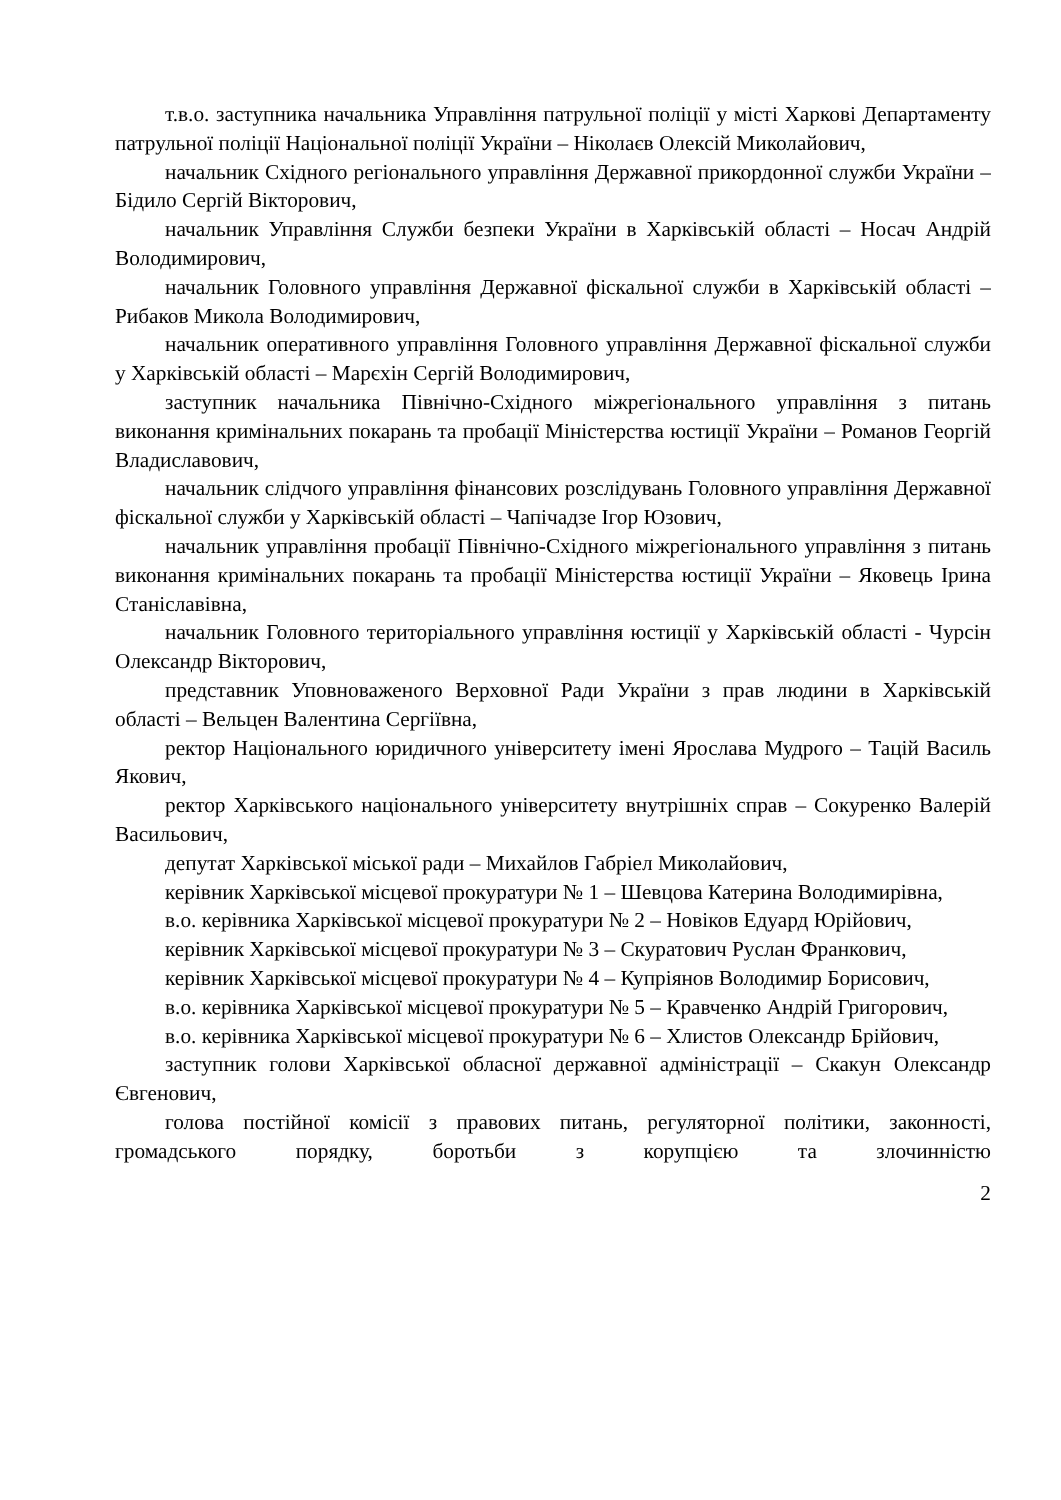т.в.о. заступника начальника Управління патрульної поліції у місті Харкові Департаменту патрульної поліції Національної поліції України – Ніколаєв Олексій Миколайович,
начальник Східного регіонального управління Державної прикордонної служби України – Бідило Сергій Вікторович,
начальник Управління Служби безпеки України в Харківській області – Носач Андрій Володимирович,
начальник Головного управління Державної фіскальної служби в Харківській області – Рибаков Микола Володимирович,
начальник оперативного управління Головного управління Державної фіскальної служби у Харківській області – Марєхін Сергій Володимирович,
заступник начальника Північно-Східного міжрегіонального управління з питань виконання кримінальних покарань та пробації Міністерства юстиції України – Романов Георгій Владиславович,
начальник слідчого управління фінансових розслідувань Головного управління Державної фіскальної служби у Харківській області – Чапічадзе Ігор Юзович,
начальник управління пробації Північно-Східного міжрегіонального управління з питань виконання кримінальних покарань та пробації Міністерства юстиції України – Яковець Ірина Станіславівна,
начальник Головного територіального управління юстиції у Харківській області - Чурсін Олександр Вікторович,
представник Уповноваженого Верховної Ради України з прав людини в Харківській області – Вельцен Валентина Сергіївна,
ректор Національного юридичного університету імені Ярослава Мудрого – Тацій Василь Якович,
ректор Харківського національного університету внутрішніх справ – Сокуренко Валерій Васильович,
депутат Харківської міської ради – Михайлов Габріел Миколайович,
керівник Харківської місцевої прокуратури № 1 – Шевцова Катерина Володимирівна,
в.о. керівника Харківської місцевої прокуратури № 2 – Новіков Едуард Юрійович,
керівник Харківської місцевої прокуратури № 3 – Скуратович Руслан Франкович,
керівник Харківської місцевої прокуратури № 4 – Купріянов Володимир Борисович,
в.о. керівника Харківської місцевої прокуратури № 5 – Кравченко Андрій Григорович,
в.о. керівника Харківської місцевої прокуратури № 6 – Хлистов Олександр Брійович,
заступник голови Харківської обласної державної адміністрації – Скакун Олександр Євгенович,
голова постійної комісії з правових питань, регуляторної політики, законності, громадського порядку, боротьби з корупцією та злочинністю
2